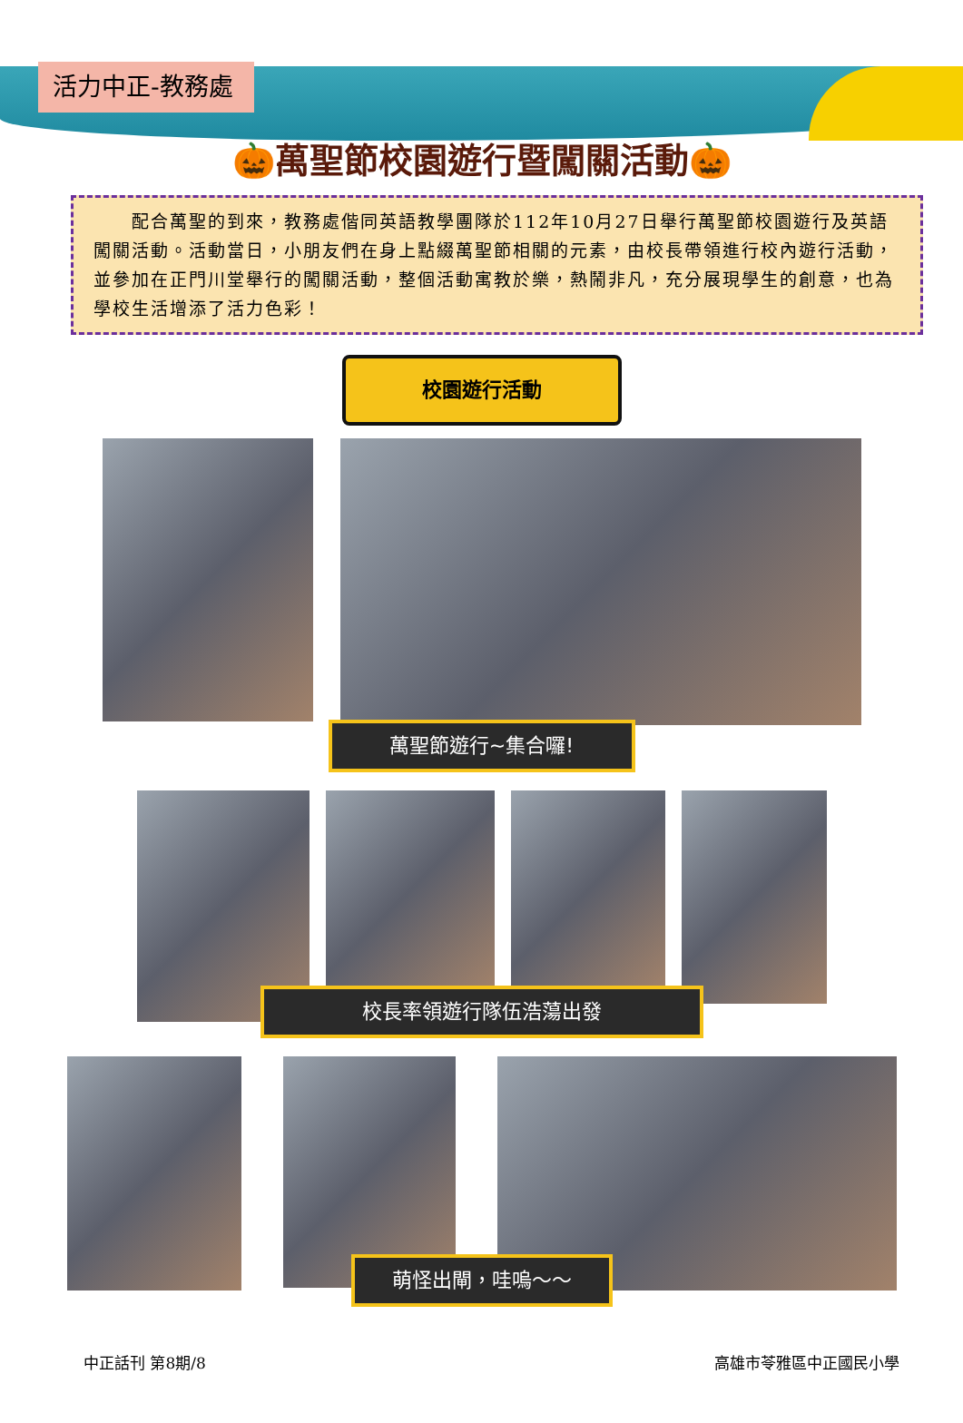活力中正-教務處
🎃萬聖節校園遊行暨闖關活動🎃
　　配合萬聖的到來，教務處偕同英語教學團隊於112年10月27日舉行萬聖節校園遊行及英語闖關活動。活動當日，小朋友們在身上點綴萬聖節相關的元素，由校長帶領進行校內遊行活動，並參加在正門川堂舉行的闖關活動，整個活動寓教於樂，熱鬧非凡，充分展現學生的創意，也為學校生活增添了活力色彩！
校園遊行活動
萬聖節遊行~集合囉!
校長率領遊行隊伍浩蕩出發
萌怪出閘，哇嗚～～
中正話刊 第8期/8 高雄市苓雅區中正國民小學